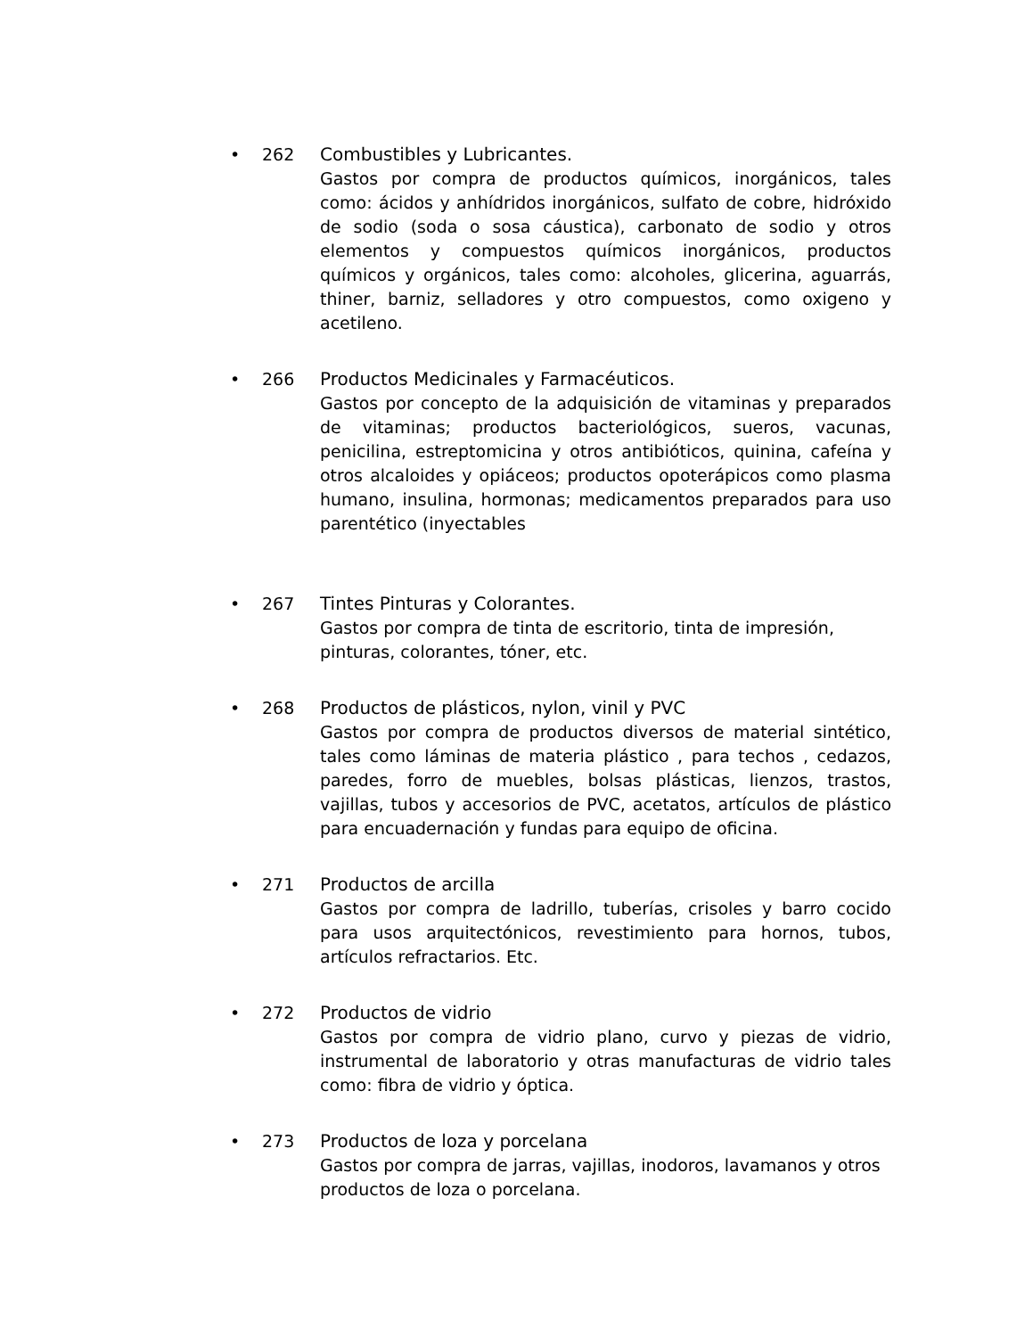• 262 Combustibles y Lubricantes.
Gastos por compra de productos químicos, inorgánicos, tales como: ácidos y anhídridos inorgánicos, sulfato de cobre, hidróxido de sodio (soda o sosa cáustica), carbonato de sodio y otros elementos y compuestos químicos inorgánicos, productos químicos y orgánicos, tales como: alcoholes, glicerina, aguarrás, thiner, barniz, selladores y otro compuestos, como oxigeno y acetileno.
• 266 Productos Medicinales y Farmacéuticos.
Gastos por concepto de la adquisición de vitaminas y preparados de vitaminas; productos bacteriológicos, sueros, vacunas, penicilina, estreptomicina y otros antibióticos, quinina, cafeína y otros alcaloides y opiáceos; productos opoterápicos como plasma humano, insulina, hormonas; medicamentos preparados para uso parentético (inyectables
• 267 Tintes Pinturas y Colorantes.
Gastos por compra de tinta de escritorio, tinta de impresión, pinturas, colorantes, tóner, etc.
• 268 Productos de plásticos, nylon, vinil y PVC
Gastos por compra de productos diversos de material sintético, tales como láminas de materia plástico , para techos , cedazos, paredes, forro de muebles, bolsas plásticas, lienzos, trastos, vajillas, tubos y accesorios de PVC, acetatos, artículos de plástico para encuadernación y fundas para equipo de oficina.
• 271 Productos de arcilla
Gastos por compra de ladrillo, tuberías, crisoles y barro cocido para usos arquitectónicos, revestimiento para hornos, tubos, artículos refractarios. Etc.
• 272 Productos de vidrio
Gastos por compra de vidrio plano, curvo y piezas de vidrio, instrumental de laboratorio y otras manufacturas de vidrio tales como: fibra de vidrio y óptica.
• 273 Productos de loza y porcelana
Gastos por compra de jarras, vajillas, inodoros, lavamanos y otros productos de loza o porcelana.